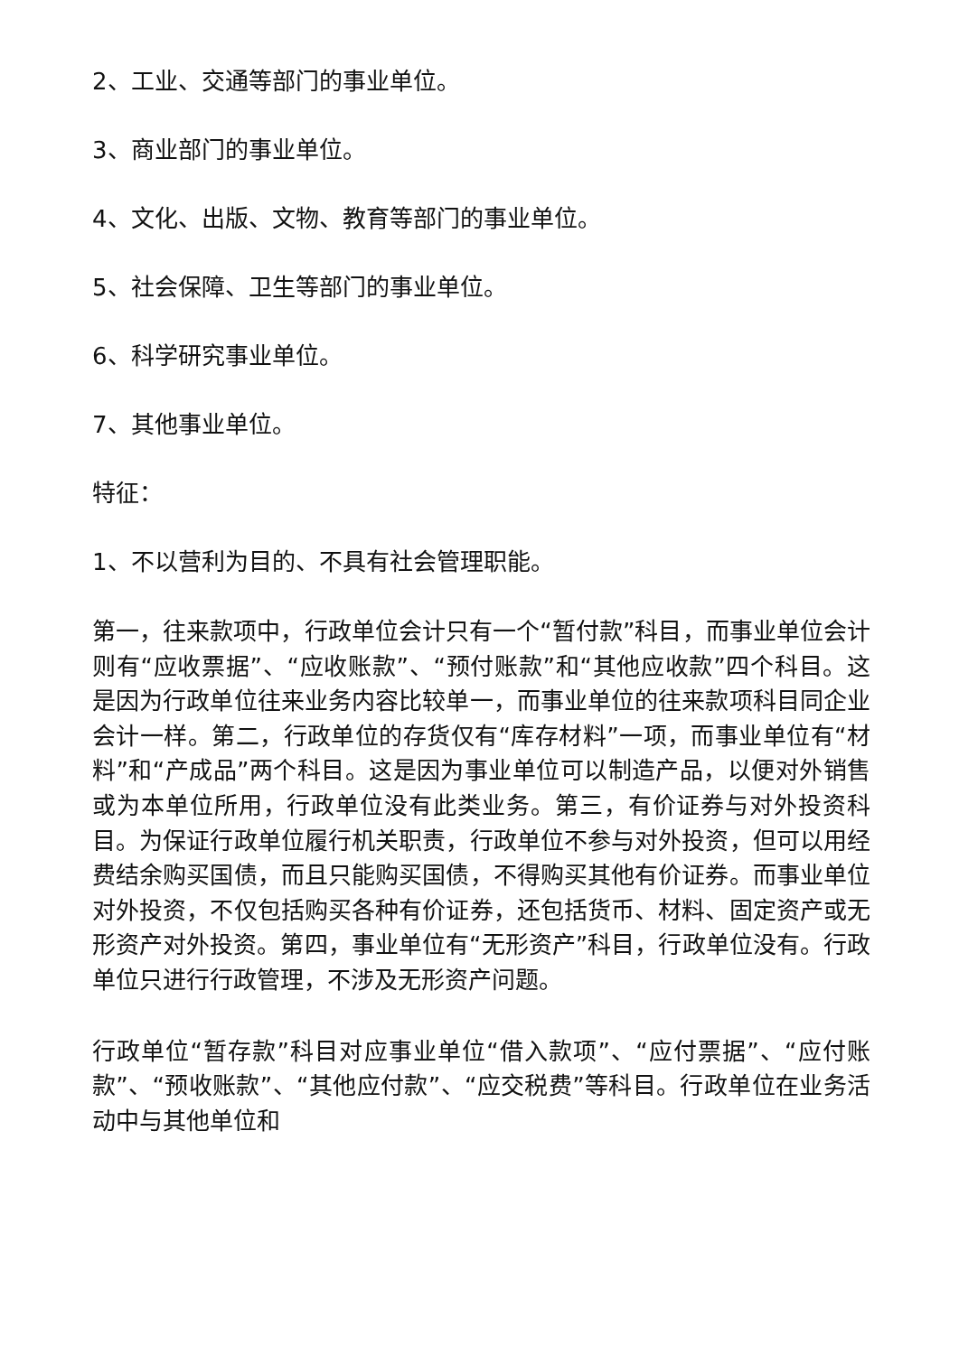2、工业、交通等部门的事业单位。
3、商业部门的事业单位。
4、文化、出版、文物、教育等部门的事业单位。
5、社会保障、卫生等部门的事业单位。
6、科学研究事业单位。
7、其他事业单位。
特征：
1、不以营利为目的、不具有社会管理职能。
第一，往来款项中，行政单位会计只有一个“暂付款”科目，而事业单位会计则有“应收票据”、“应收账款”、“预付账款”和“其他应收款”四个科目。这是因为行政单位往来业务内容比较单一，而事业单位的往来款项科目同企业会计一样。第二，行政单位的存货仅有“库存材料”一项，而事业单位有“材料”和“产成品”两个科目。这是因为事业单位可以制造产品，以便对外销售或为本单位所用，行政单位没有此类业务。第三，有价证券与对外投资科目。为保证行政单位履行机关职责，行政单位不参与对外投资，但可以用经费结余购买国债，而且只能购买国债，不得购买其他有价证券。而事业单位对外投资，不仅包括购买各种有价证券，还包括货币、材料、固定资产或无形资产对外投资。第四，事业单位有“无形资产”科目，行政单位没有。行政单位只进行行政管理，不涉及无形资产问题。
行政单位“暂存款”科目对应事业单位“借入款项”、“应付票据”、“应付账款”、“预收账款”、“其他应付款”、“应交税费”等科目。行政单位在业务活动中与其他单位和